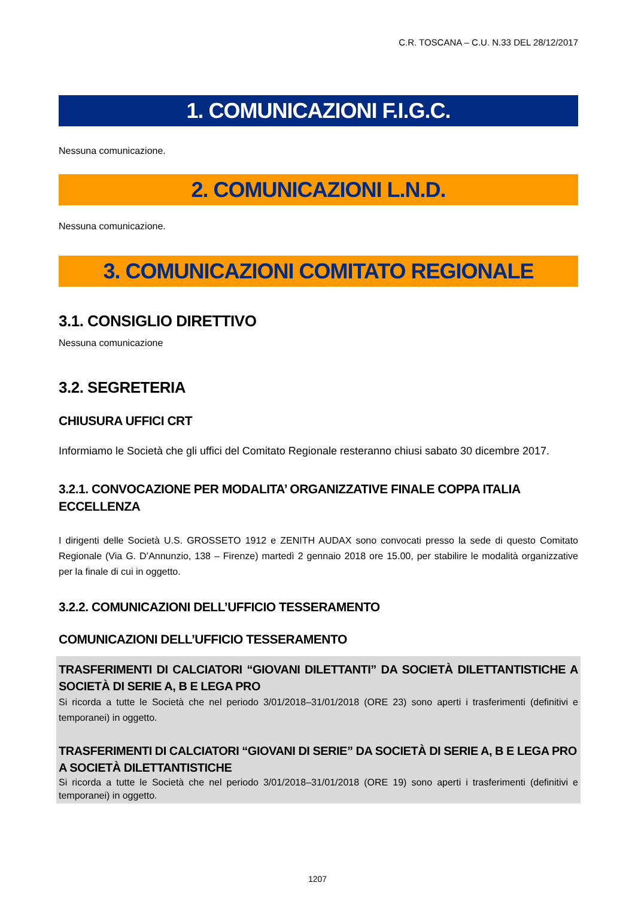C.R. TOSCANA – C.U. N.33 DEL 28/12/2017
1. COMUNICAZIONI F.I.G.C.
Nessuna comunicazione.
2. COMUNICAZIONI L.N.D.
Nessuna comunicazione.
3. COMUNICAZIONI COMITATO REGIONALE
3.1. CONSIGLIO DIRETTIVO
Nessuna comunicazione
3.2. SEGRETERIA
CHIUSURA UFFICI CRT
Informiamo le Società che gli uffici del Comitato Regionale resteranno chiusi sabato 30 dicembre 2017.
3.2.1. CONVOCAZIONE PER MODALITA’ ORGANIZZATIVE FINALE COPPA ITALIA ECCELLENZA
I dirigenti delle Società U.S. GROSSETO 1912 e ZENITH AUDAX sono convocati presso la sede di questo Comitato Regionale (Via G. D’Annunzio, 138 – Firenze) martedì 2 gennaio 2018 ore 15.00, per stabilire le modalità organizzative per la finale di cui in oggetto.
3.2.2. COMUNICAZIONI DELL’UFFICIO TESSERAMENTO
COMUNICAZIONI DELL’UFFICIO TESSERAMENTO
TRASFERIMENTI DI CALCIATORI “GIOVANI DILETTANTI” DA SOCIETÀ DILETTANTISTICHE A SOCIETÀ DI SERIE A, B E LEGA PRO
Si ricorda a tutte le Società che nel periodo 3/01/2018–31/01/2018 (ORE 23) sono aperti i trasferimenti (definitivi e temporanei) in oggetto.
TRASFERIMENTI DI CALCIATORI “GIOVANI DI SERIE” DA SOCIETÀ DI SERIE A, B E LEGA PRO A SOCIETÀ DILETTANTISTICHE
Si ricorda a tutte le Società che nel periodo 3/01/2018–31/01/2018 (ORE 19) sono aperti i trasferimenti (definitivi e temporanei) in oggetto.
1207